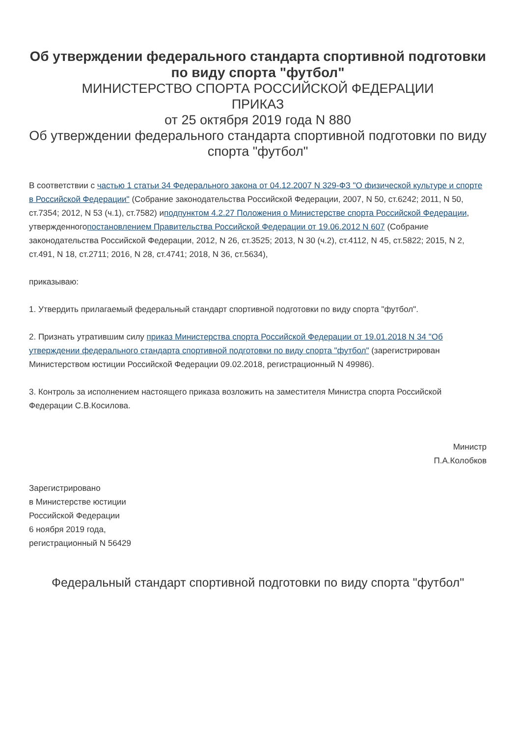Об утверждении федерального стандарта спортивной подготовки по виду спорта "футбол"
МИНИСТЕРСТВО СПОРТА РОССИЙСКОЙ ФЕДЕРАЦИИ
ПРИКАЗ
от 25 октября 2019 года N 880
Об утверждении федерального стандарта спортивной подготовки по виду спорта "футбол"
В соответствии с частью 1 статьи 34 Федерального закона от 04.12.2007 N 329-ФЗ "О физической культуре и спорте в Российской Федерации" (Собрание законодательства Российской Федерации, 2007, N 50, ст.6242; 2011, N 50, ст.7354; 2012, N 53 (ч.1), ст.7582) иподпунктом 4.2.27 Положения о Министерстве спорта Российской Федерации, утвержденногопостановлением Правительства Российской Федерации от 19.06.2012 N 607 (Собрание законодательства Российской Федерации, 2012, N 26, ст.3525; 2013, N 30 (ч.2), ст.4112, N 45, ст.5822; 2015, N 2, ст.491, N 18, ст.2711; 2016, N 28, ст.4741; 2018, N 36, ст.5634),
приказываю:
1. Утвердить прилагаемый федеральный стандарт спортивной подготовки по виду спорта "футбол".
2. Признать утратившим силу приказ Министерства спорта Российской Федерации от 19.01.2018 N 34 "Об утверждении федерального стандарта спортивной подготовки по виду спорта "футбол" (зарегистрирован Министерством юстиции Российской Федерации 09.02.2018, регистрационный N 49986).
3. Контроль за исполнением настоящего приказа возложить на заместителя Министра спорта Российской Федерации С.В.Косилова.
Министр
П.А.Колобков
Зарегистрировано
в Министерстве юстиции
Российской Федерации
6 ноября 2019 года,
регистрационный N 56429
Федеральный стандарт спортивной подготовки по виду спорта "футбол"